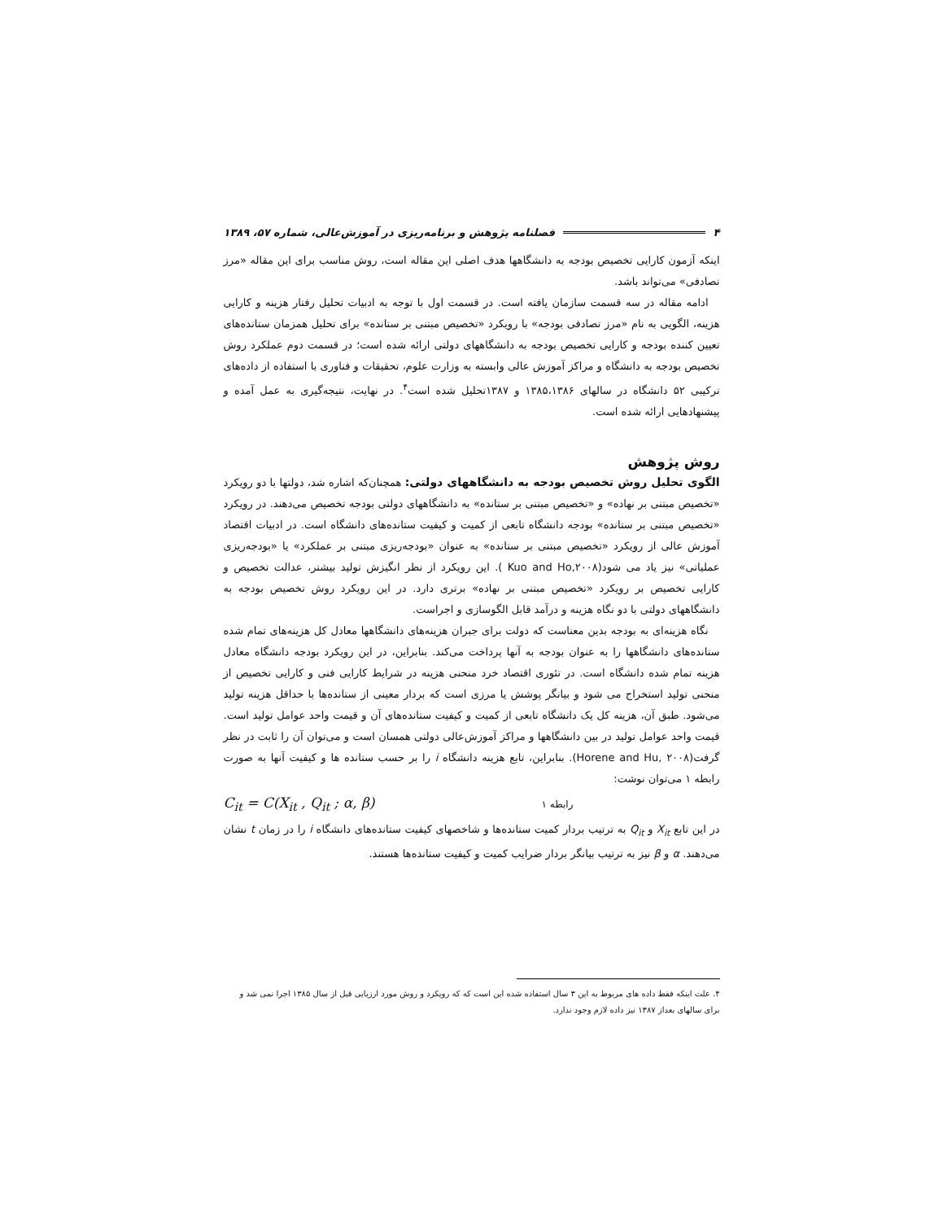۴ فصلنامه پژوهش و برنامه‌ریزی در آموزش‌عالی، شماره ۵۷، ۱۳۸۹
اینکه آزمون کارایی تخصیص بودجه به دانشگاهها هدف اصلی این مقاله است، روش مناسب برای این مقاله «مرز تصادفی» می‌تواند باشد.
ادامه مقاله در سه قسمت سازمان یافته است. در قسمت اول با توجه به ادبیات تحلیل رفتار هزینه و کارایی هزینه، الگویی به نام «مرز تصادفی بودجه» با رویکرد «تخصیص مبتنی بر ستانده» برای تحلیل همزمان ستانده‌های تعیین کننده بودجه و کارایی تخصیص بودجه به دانشگاههای دولتی ارائه شده است؛ در قسمت دوم عملکرد روش تخصیص بودجه به دانشگاه و مراکز آموزش عالی وابسته به وزارت علوم، تحقیقات و فناوری با استفاده از داده‌های ترکیبی ۵۲ دانشگاه در سالهای ۱۳۸۵،۱۳۸۶ و ۱۳۸۷تحلیل شده است<sup>۴</sup>. در نهایت، نتیجه‌گیری به عمل آمده و پیشنهادهایی ارائه شده است.
روش پژوهش
الگوی تحلیل روش تخصیص بودجه به دانشگاههای دولتی: همچنان‌که اشاره شد، دولتها با دو رویکرد «تخصیص مبتنی بر نهاده» و «تخصیص مبتنی بر ستانده» به دانشگاههای دولتی بودجه تخصیص می‌دهند. در رویکرد «تخصیص مبتنی بر ستانده» بودجه دانشگاه تابعی از کمیت و کیفیت ستانده‌های دانشگاه است. در ادبیات اقتصاد آموزش عالی از رویکرد «تخصیص مبتنی بر ستانده» به عنوان «بودجه‌ریزی مبتنی بر عملکرد» یا «بودجه‌ریزی عملیاتی» نیز یاد می شود(Kuo and Ho,۲۰۰۸ ). این رویکرد از نظر انگیزش تولید بیشتر، عدالت تخصیص و کارایی تخصیص بر رویکرد «تخصیص مبتنی بر نهاده» برتری دارد. در این رویکرد روش تخصیص بودجه به دانشگاههای دولتی با دو نگاه هزینه و درآمد قابل الگوسازی و اجراست.
نگاه هزینه‌ای به بودجه بدین معناست که دولت برای جبران هزینه‌های دانشگاهها معادل کل هزینه‌های تمام شده ستانده‌های دانشگاهها را به عنوان بودجه به آنها پرداخت می‌کند. بنابراین، در این رویکرد بودجه دانشگاه معادل هزینه تمام شده دانشگاه است. در تئوری اقتصاد خرد منحنی هزینه در شرایط کارایی فنی و کارایی تخصیص از منحنی تولید استخراج می شود و بیانگر پوشش یا مرزی است که بردار معینی از ستانده‌ها با حداقل هزینه تولید می‌شود. طبق آن، هزینه کل یک دانشگاه تابعی از کمیت و کیفیت ستانده‌های آن و قیمت واحد عوامل تولید است. قیمت واحد عوامل تولید در بین دانشگاهها و مراکز آموزش‌عالی دولتی همسان است و می‌توان آن را ثابت در نظر گرفت(Horene and Hu, ۲۰۰۸). بنابراین، تابع هزینه دانشگاه i را بر حسب ستانده ها و کیفیت آنها به صورت رابطه ۱ می‌توان نوشت:
C<sub>it</sub> = C(X<sub>it</sub> , Q<sub>it</sub> ; α, β) رابطه ۱
در این تابع X<sub>it</sub> و Q<sub>it</sub> به ترتیب بردار کمیت ستانده‌ها و شاخصهای کیفیت ستانده‌های دانشگاه i را در زمان t نشان می‌دهند. α و β نیز به ترتیب بیانگر بردار ضرایب کمیت و کیفیت ستانده‌ها هستند.
۴. علت اینکه فقط داده های مربوط به این ۳ سال استفاده شده این است که که رویکرد و روش مورد ارزیابی قبل از سال ۱۳۸۵ اجرا نمی شد و برای سالهای بعداز ۱۳۸۷ نیز داده لازم وجود ندارد.